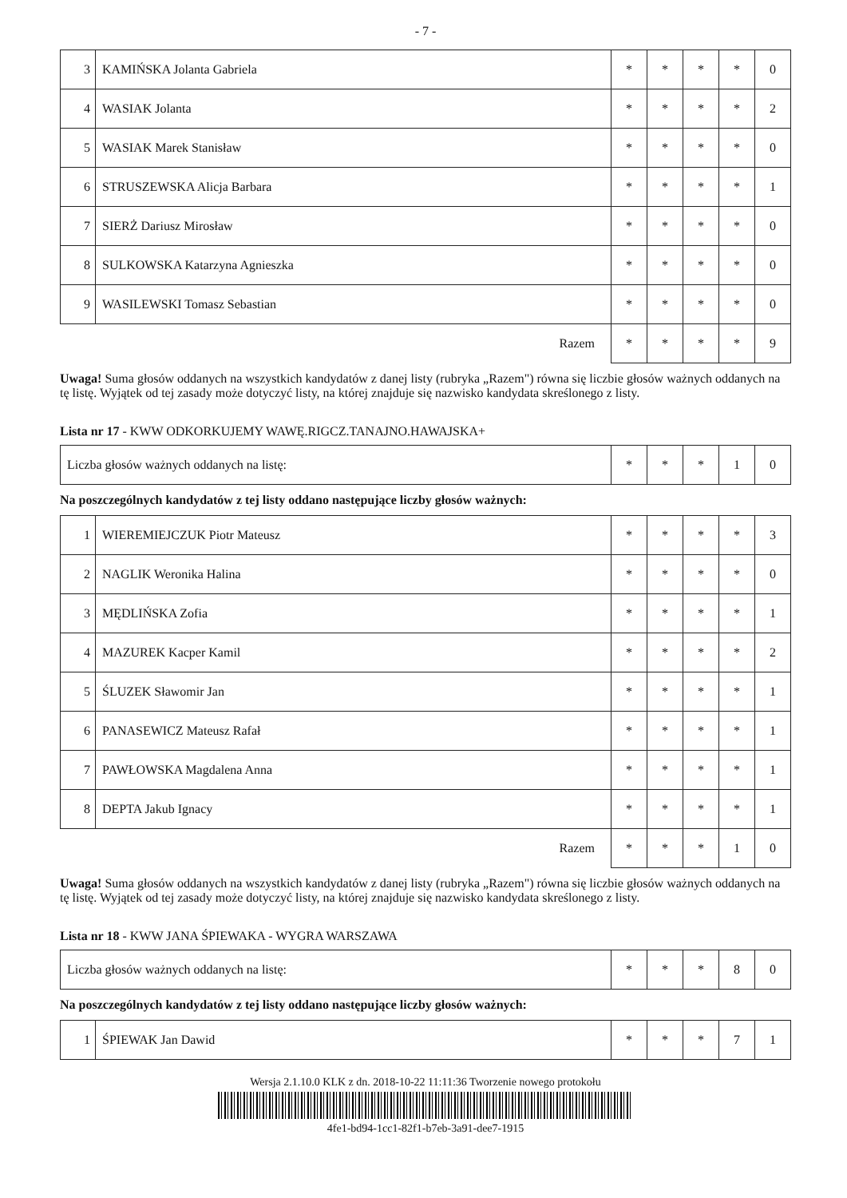- 7 -
| 3 | KAMIŃSKA Jolanta Gabriela | * | * | * | * | 0 |
| 4 | WASIAK Jolanta | * | * | * | * | 2 |
| 5 | WASIAK Marek Stanisław | * | * | * | * | 0 |
| 6 | STRUSZEWSKA Alicja Barbara | * | * | * | * | 1 |
| 7 | SIERŻ Dariusz Mirosław | * | * | * | * | 0 |
| 8 | SULKOWSKA Katarzyna Agnieszka | * | * | * | * | 0 |
| 9 | WASILEWSKI Tomasz Sebastian | * | * | * | * | 0 |
| Razem | | * | * | * | * | 9 |
Uwaga! Suma głosów oddanych na wszystkich kandydatów z danej listy (rubryka „Razem") równa się liczbie głosów ważnych oddanych na tę listę. Wyjątek od tej zasady może dotyczyć listy, na której znajduje się nazwisko kandydata skreślonego z listy.
Lista nr 17 - KWW ODKORKUJEMY WAWĘ.RIGCZ.TANAJNO.HAWAJSKA+
| Liczba głosów ważnych oddanych na listę: | * | * | * | 1 | 0 |
Na poszczególnych kandydatów z tej listy oddano następujące liczby głosów ważnych:
| 1 | WIEREMIEJCZUK Piotr Mateusz | * | * | * | * | 3 |
| 2 | NAGLIK Weronika Halina | * | * | * | * | 0 |
| 3 | MĘDLIŃSKA Zofia | * | * | * | * | 1 |
| 4 | MAZUREK Kacper Kamil | * | * | * | * | 2 |
| 5 | ŚLUZEK Sławomir Jan | * | * | * | * | 1 |
| 6 | PANASEWICZ Mateusz Rafał | * | * | * | * | 1 |
| 7 | PAWŁOWSKA Magdalena Anna | * | * | * | * | 1 |
| 8 | DEPTA Jakub Ignacy | * | * | * | * | 1 |
| Razem | | * | * | * | 1 | 0 |
Uwaga! Suma głosów oddanych na wszystkich kandydatów z danej listy (rubryka „Razem") równa się liczbie głosów ważnych oddanych na tę listę. Wyjątek od tej zasady może dotyczyć listy, na której znajduje się nazwisko kandydata skreślonego z listy.
Lista nr 18 - KWW JANA ŚPIEWAKA - WYGRA WARSZAWA
| Liczba głosów ważnych oddanych na listę: | * | * | * | 8 | 0 |
Na poszczególnych kandydatów z tej listy oddano następujące liczby głosów ważnych:
| 1 | ŚPIEWAK Jan Dawid | * | * | * | 7 | 1 |
Wersja 2.1.10.0 KLK z dn. 2018-10-22 11:11:36 Tworzenie nowego protokołu
4fe1-bd94-1cc1-82f1-b7eb-3a91-dee7-1915